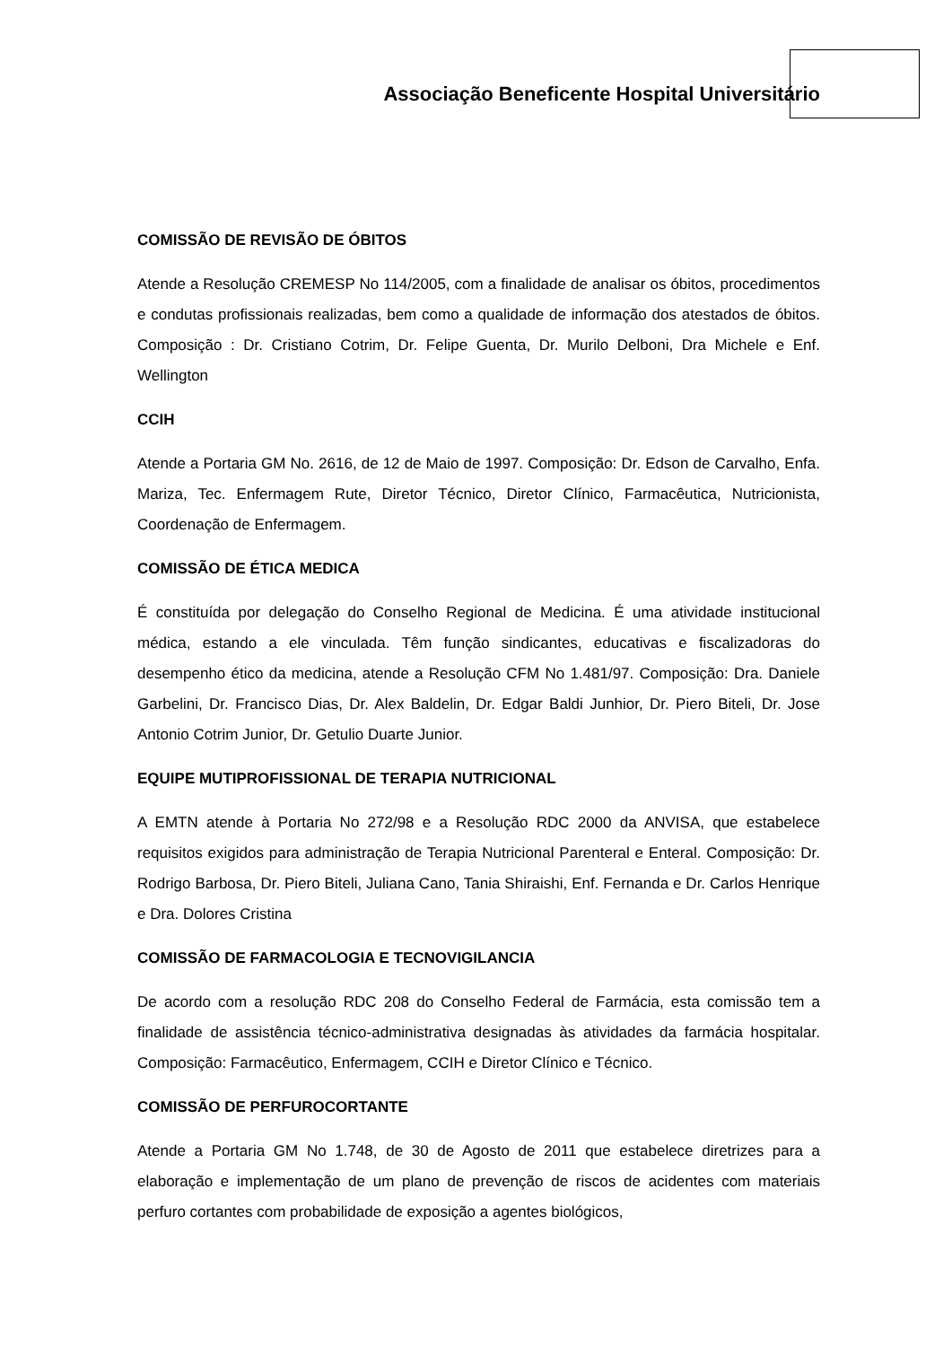Associação Beneficente Hospital Universitário
COMISSÃO DE REVISÃO DE ÓBITOS
Atende a Resolução CREMESP No 114/2005, com a finalidade de analisar os óbitos, procedimentos e condutas profissionais realizadas, bem como a qualidade de informação dos atestados de óbitos. Composição : Dr. Cristiano Cotrim, Dr. Felipe Guenta, Dr. Murilo Delboni, Dra Michele e Enf. Wellington
CCIH
Atende a Portaria GM No. 2616, de 12 de Maio de 1997. Composição: Dr. Edson de Carvalho, Enfa. Mariza, Tec. Enfermagem Rute, Diretor Técnico, Diretor Clínico, Farmacêutica, Nutricionista, Coordenação de Enfermagem.
COMISSÃO DE ÉTICA MEDICA
É constituída por delegação do Conselho Regional de Medicina. É uma atividade institucional médica, estando a ele vinculada. Têm função sindicantes, educativas e fiscalizadoras do desempenho ético da medicina, atende a Resolução CFM No 1.481/97. Composição: Dra. Daniele Garbelini, Dr. Francisco Dias, Dr. Alex Baldelin, Dr. Edgar Baldi Junhior, Dr. Piero Biteli, Dr. Jose Antonio Cotrim Junior, Dr. Getulio Duarte Junior.
EQUIPE MUTIPROFISSIONAL DE TERAPIA NUTRICIONAL
A EMTN atende à Portaria No 272/98 e a Resolução RDC 2000 da ANVISA, que estabelece requisitos exigidos para administração de Terapia Nutricional Parenteral e Enteral. Composição: Dr. Rodrigo Barbosa, Dr. Piero Biteli, Juliana Cano, Tania Shiraishi, Enf. Fernanda e Dr. Carlos Henrique e Dra. Dolores Cristina
COMISSÃO DE FARMACOLOGIA E TECNOVIGILANCIA
De acordo com a resolução RDC 208 do Conselho Federal de Farmácia, esta comissão tem a finalidade de assistência técnico-administrativa designadas às atividades da farmácia hospitalar. Composição: Farmacêutico, Enfermagem, CCIH e Diretor Clínico e Técnico.
COMISSÃO DE PERFUROCORTANTE
Atende a Portaria GM No 1.748, de 30 de Agosto de 2011 que estabelece diretrizes para a elaboração e implementação de um plano de prevenção de riscos de acidentes com materiais perfuro cortantes com probabilidade de exposição a agentes biológicos,